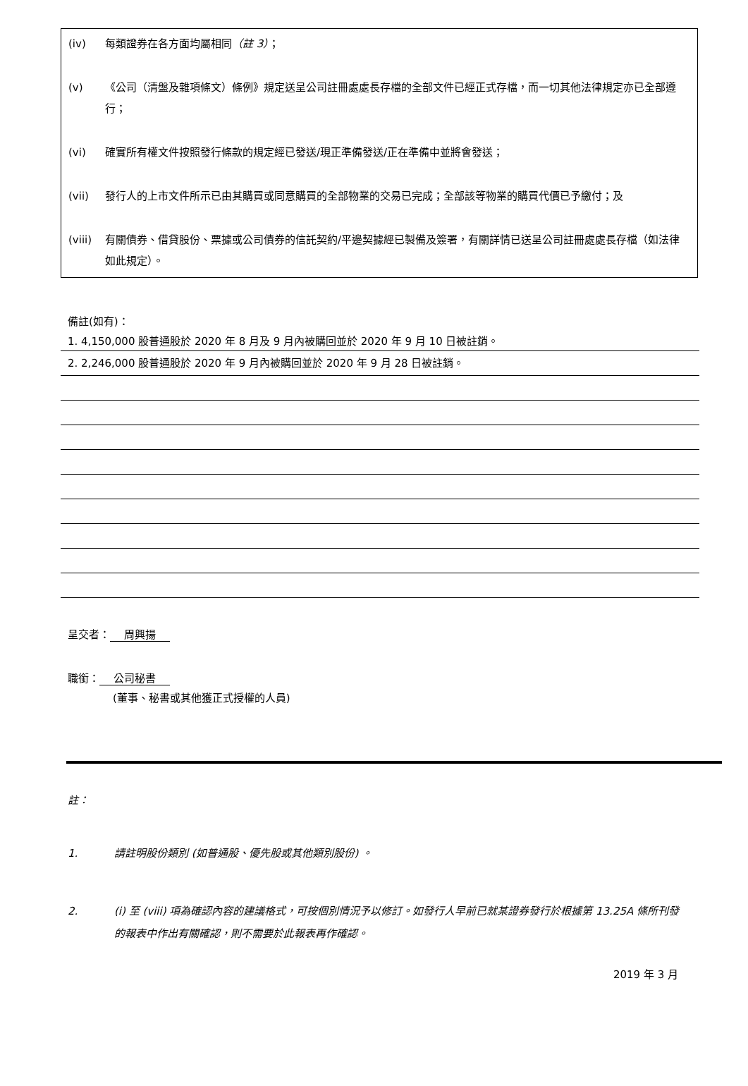(iv) 每類證券在各方面均屬相同（註 3）；
(v) 《公司（清盤及雜項條文）條例》規定送呈公司註冊處處長存檔的全部文件已經正式存檔，而一切其他法律規定亦已全部遵行；
(vi) 確實所有權文件按照發行條款的規定經已發送/現正準備發送/正在準備中並將會發送；
(vii) 發行人的上市文件所示已由其購買或同意購買的全部物業的交易已完成；全部該等物業的購買代價已予繳付；及
(viii)
有關債券、借貸股份、票據或公司債券的信託契約/平邊契據經已製備及簽署，有關詳情已送呈公司註冊處處長存檔（如法律如此規定）。
備註(如有)：
1. 4,150,000 股普通股於 2020 年 8 月及 9 月內被購回並於 2020 年 9 月 10 日被註銷。
2. 2,246,000 股普通股於 2020 年 9 月內被購回並於 2020 年 9 月 28 日被註銷。
呈交者： 周興揚
職銜： 公司秘書
(董事、秘書或其他獲正式授權的人員)
註：
1. 請註明股份類別 (如普通股、優先股或其他類別股份) 。
2. (i) 至 (viii) 項為確認內容的建議格式，可按個別情況予以修訂。如發行人早前已就某證券發行於根據第 13.25A 條所刊發的報表中作出有關確認，則不需要於此報表再作確認。
2019 年 3 月